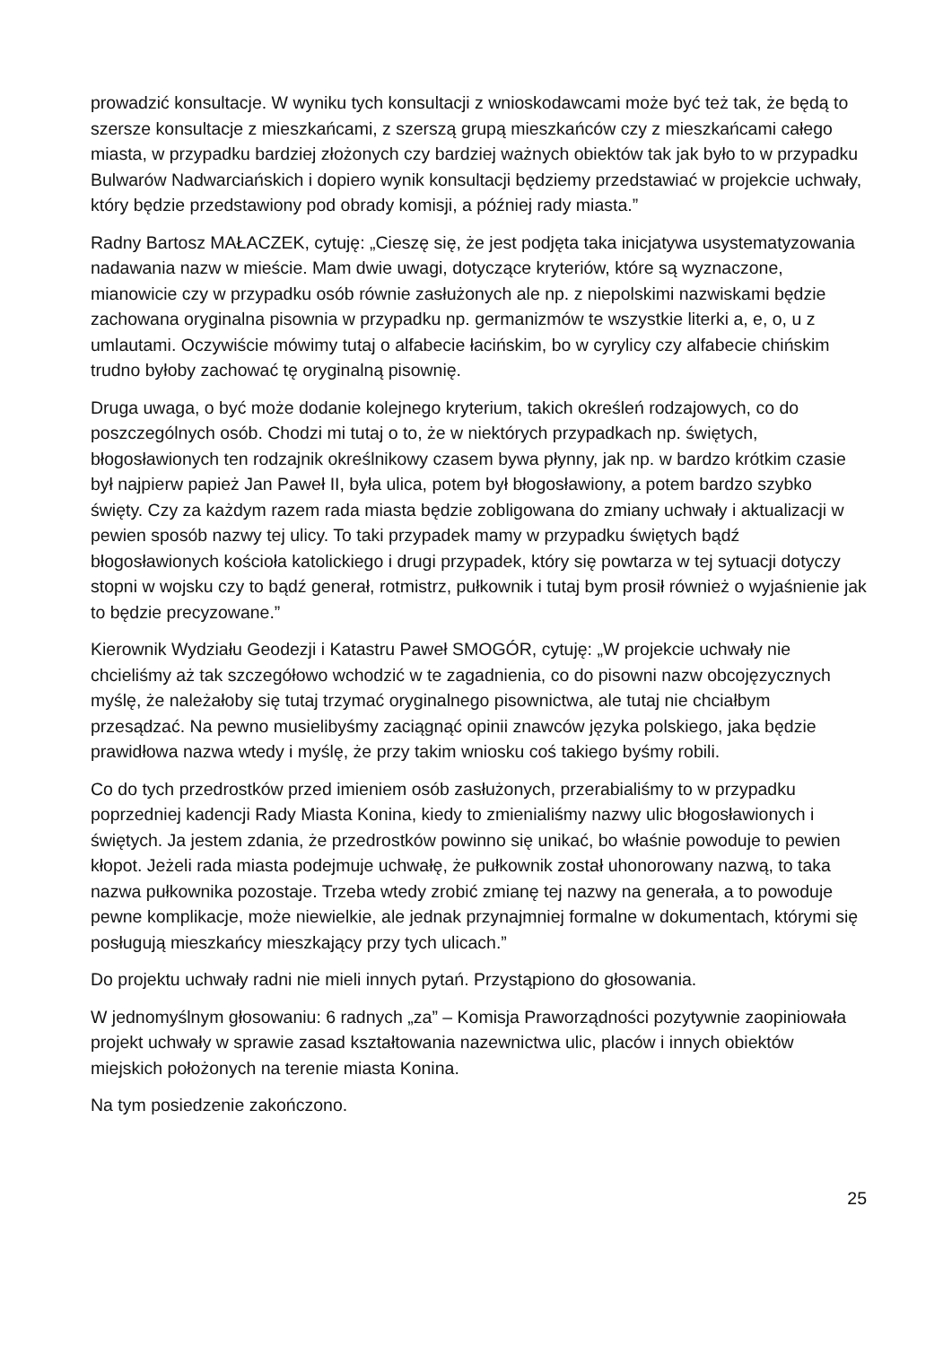prowadzić konsultacje. W wyniku tych konsultacji z wnioskodawcami może być też tak, że będą to szersze konsultacje z mieszkańcami, z szerszą grupą mieszkańców czy z mieszkańcami całego miasta, w przypadku bardziej złożonych czy bardziej ważnych obiektów tak jak było to w przypadku Bulwarów Nadwarciańskich i dopiero wynik konsultacji będziemy przedstawiać w projekcie uchwały, który będzie przedstawiony pod obrady komisji, a później rady miasta.”
Radny Bartosz MAŁACZEK, cytuję: „Cieszę się, że jest podjęta taka inicjatywa usystematyzowania nadawania nazw w mieście. Mam dwie uwagi, dotyczące kryteriów, które są wyznaczone, mianowicie czy w przypadku osób równie zasłużonych ale np. z niepolskimi nazwiskami będzie zachowana oryginalna pisownia w przypadku np. germanizmów te wszystkie literki a, e, o, u z umlautami. Oczywiście mówimy tutaj o alfabecie łacińskim, bo w cyrylicy czy alfabecie chińskim trudno byłoby zachować tę oryginalną pisownię.
Druga uwaga, o być może dodanie kolejnego kryterium, takich określeń rodzajowych, co do poszczególnych osób. Chodzi mi tutaj o to, że w niektórych przypadkach np. świętych, błogosławionych ten rodzajnik określnikowy czasem bywa płynny, jak np. w bardzo krótkim czasie był najpierw papież Jan Paweł II, była ulica, potem był błogosławiony, a potem bardzo szybko święty. Czy za każdym razem rada miasta będzie zobligowana do zmiany uchwały i aktualizacji w pewien sposób nazwy tej ulicy. To taki przypadek mamy w przypadku świętych bądź błogosławionych kościoła katolickiego i drugi przypadek, który się powtarza w tej sytuacji dotyczy stopni w wojsku czy to bądź generał, rotmistrz, pułkownik i tutaj bym prosił również o wyjaśnienie jak to będzie precyzowane.”
Kierownik Wydziału Geodezji i Katastru Paweł SMOGÓR, cytuję: „W projekcie uchwały nie chcieliśmy aż tak szczegółowo wchodzić w te zagadnienia, co do pisowni nazw obcojęzycznych myślę, że należałoby się tutaj trzymać oryginalnego pisownictwa, ale tutaj nie chciałbym przesądzać. Na pewno musielibyśmy zaciągnąć opinii znawców języka polskiego, jaka będzie prawidłowa nazwa wtedy i myślę, że przy takim wniosku coś takiego byśmy robili.
Co do tych przedrostków przed imieniem osób zasłużonych, przerabialiśmy to w przypadku poprzedniej kadencji Rady Miasta Konina, kiedy to zmienialiśmy nazwy ulic błogosławionych i świętych. Ja jestem zdania, że przedrostków powinno się unikać, bo właśnie powoduje to pewien kłopot. Jeżeli rada miasta podejmuje uchwałę, że pułkownik został uhonorowany nazwą, to taka nazwa pułkownika pozostaje. Trzeba wtedy zrobić zmianę tej nazwy na generała, a to powoduje pewne komplikacje, może niewielkie, ale jednak przynajmniej formalne w dokumentach, którymi się posługują mieszkańcy mieszkający przy tych ulicach.”
Do projektu uchwały radni nie mieli innych pytań. Przystąpiono do głosowania.
W jednomyślnym głosowaniu: 6 radnych „za” – Komisja Praworządności pozytywnie zaopiniowała projekt uchwały w sprawie zasad kształtowania nazewnictwa ulic, placów i innych obiektów miejskich położonych na terenie miasta Konina.
Na tym posiedzenie zakończono.
25